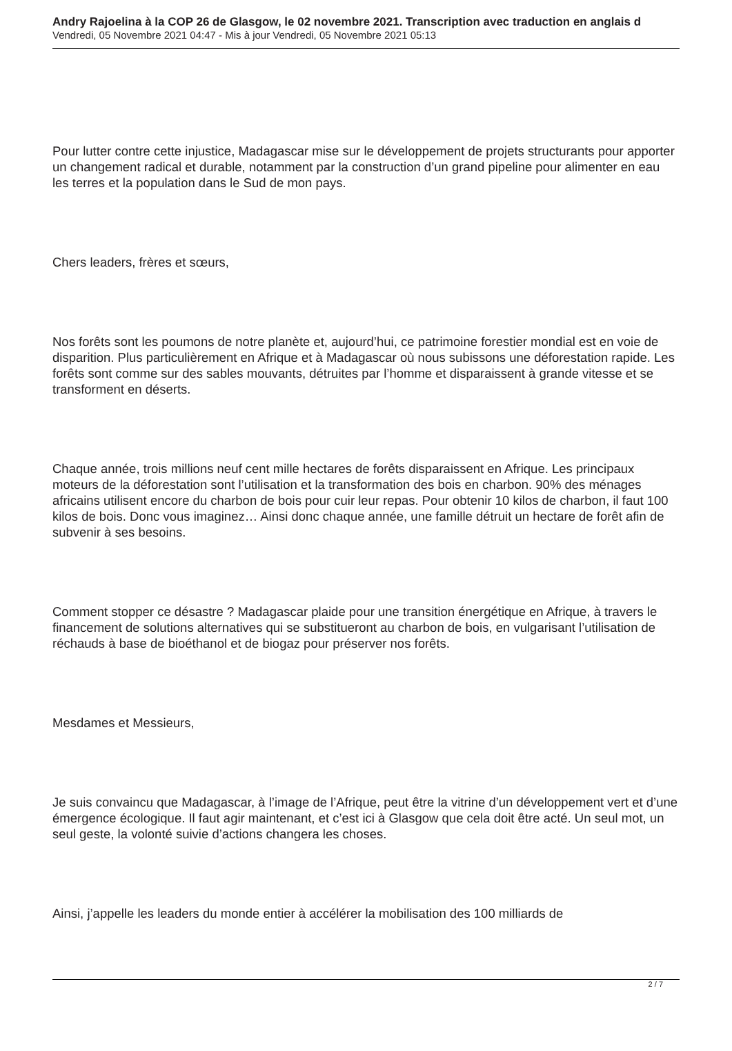Andry Rajoelina à la COP 26 de Glasgow, le 02 novembre 2021. Transcription avec traduction en anglais d
Vendredi, 05 Novembre 2021 04:47 - Mis à jour Vendredi, 05 Novembre 2021 05:13
Pour lutter contre cette injustice, Madagascar mise sur le développement de projets structurants pour apporter un changement radical et durable, notamment par la construction d’un grand pipeline pour alimenter en eau les terres et la population dans le Sud de mon pays.
Chers leaders, frères et sœurs,
Nos forêts sont les poumons de notre planète et, aujourd’hui, ce patrimoine forestier mondial est en voie de disparition. Plus particulièrement en Afrique et à Madagascar où nous subissons une déforestation rapide. Les forêts sont comme sur des sables mouvants, détruites par l’homme et disparaissent à grande vitesse et se transforment en déserts.
Chaque année, trois millions neuf cent mille hectares de forêts disparaissent en Afrique. Les principaux moteurs de la déforestation sont l’utilisation et la transformation des bois en charbon. 90% des ménages africains utilisent encore du charbon de bois pour cuir leur repas. Pour obtenir 10 kilos de charbon, il faut 100 kilos de bois. Donc vous imaginez… Ainsi donc chaque année, une famille détruit un hectare de forêt afin de subvenir à ses besoins.
Comment stopper ce désastre ? Madagascar plaide pour une transition énergétique en Afrique, à travers le financement de solutions alternatives qui se substitueront au charbon de bois, en vulgarisant l’utilisation de réchauds à base de bioéthanol et de biogaz pour préserver nos forêts.
Mesdames et Messieurs,
Je suis convaincu que Madagascar, à l’image de l’Afrique, peut être la vitrine d’un développement vert et d’une émergence écologique. Il faut agir maintenant, et c’est ici à Glasgow que cela doit être acté. Un seul mot, un seul geste, la volonté suivie d’actions changera les choses.
Ainsi, j’appelle les leaders du monde entier à accélérer la mobilisation des 100 milliards de
2 / 7